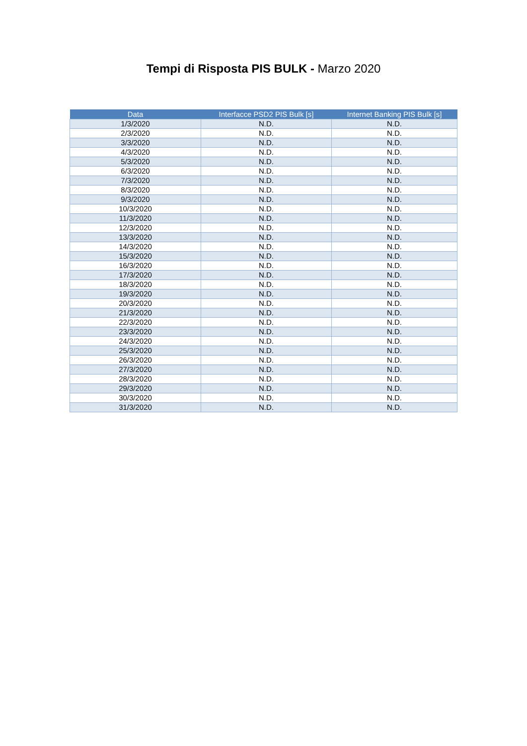Tempi di Risposta PIS BULK - Marzo 2020
| Data | Interfacce PSD2 PIS Bulk [s] | Internet Banking PIS Bulk [s] |
| --- | --- | --- |
| 1/3/2020 | N.D. | N.D. |
| 2/3/2020 | N.D. | N.D. |
| 3/3/2020 | N.D. | N.D. |
| 4/3/2020 | N.D. | N.D. |
| 5/3/2020 | N.D. | N.D. |
| 6/3/2020 | N.D. | N.D. |
| 7/3/2020 | N.D. | N.D. |
| 8/3/2020 | N.D. | N.D. |
| 9/3/2020 | N.D. | N.D. |
| 10/3/2020 | N.D. | N.D. |
| 11/3/2020 | N.D. | N.D. |
| 12/3/2020 | N.D. | N.D. |
| 13/3/2020 | N.D. | N.D. |
| 14/3/2020 | N.D. | N.D. |
| 15/3/2020 | N.D. | N.D. |
| 16/3/2020 | N.D. | N.D. |
| 17/3/2020 | N.D. | N.D. |
| 18/3/2020 | N.D. | N.D. |
| 19/3/2020 | N.D. | N.D. |
| 20/3/2020 | N.D. | N.D. |
| 21/3/2020 | N.D. | N.D. |
| 22/3/2020 | N.D. | N.D. |
| 23/3/2020 | N.D. | N.D. |
| 24/3/2020 | N.D. | N.D. |
| 25/3/2020 | N.D. | N.D. |
| 26/3/2020 | N.D. | N.D. |
| 27/3/2020 | N.D. | N.D. |
| 28/3/2020 | N.D. | N.D. |
| 29/3/2020 | N.D. | N.D. |
| 30/3/2020 | N.D. | N.D. |
| 31/3/2020 | N.D. | N.D. |